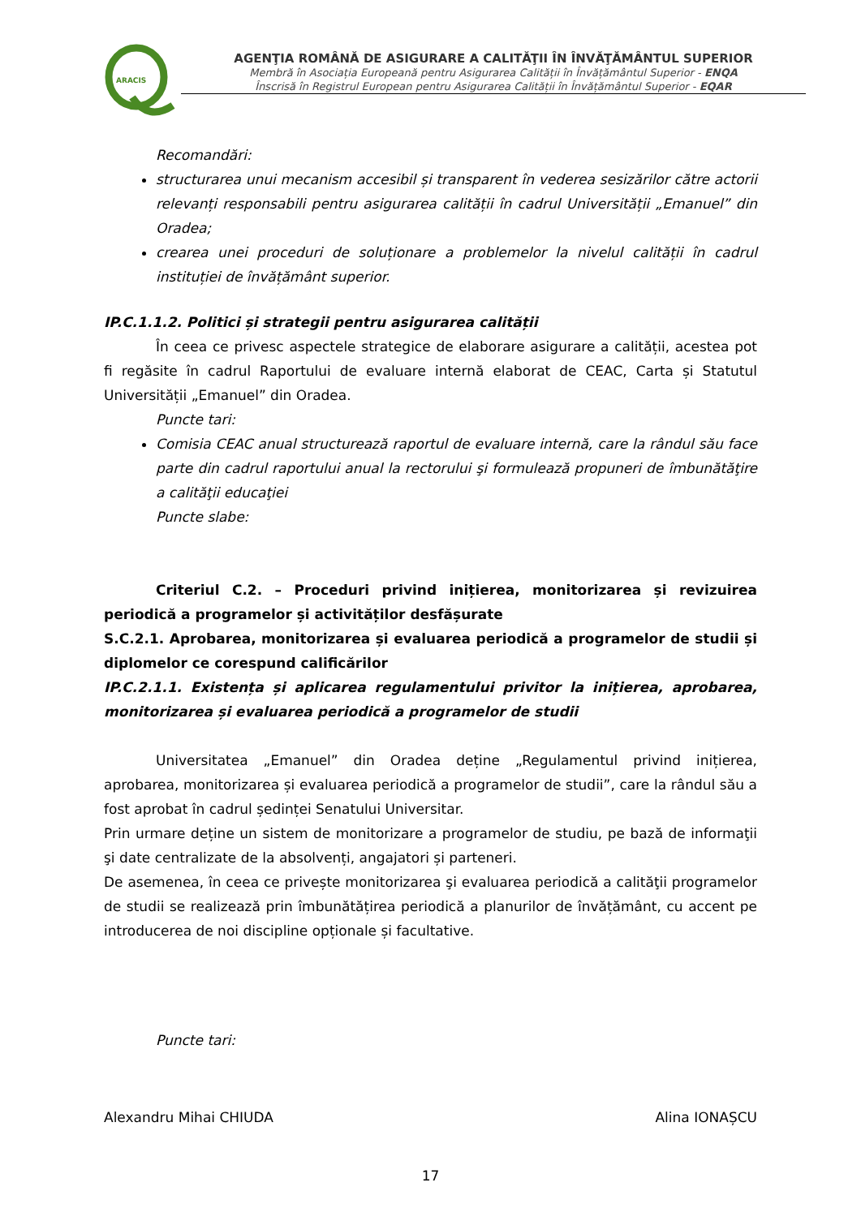ARACIS
AGENŢIA ROMÂNĂ DE ASIGURARE A CALITĂŢII ÎN ÎNVĂŢĂMÂNTUL SUPERIOR
Membră în Asociația Europeană pentru Asigurarea Calității în Învățământul Superior - ENQA
Înscrisă în Registrul European pentru Asigurarea Calității în Învățământul Superior - EQAR
Recomandări:
structurarea unui mecanism accesibil și transparent în vederea sesizărilor către actorii relevanți responsabili pentru asigurarea calității în cadrul Universității „Emanuel” din Oradea;
crearea unei proceduri de soluționare a problemelor la nivelul calității în cadrul instituției de învățământ superior.
IP.C.1.1.2. Politici și strategii pentru asigurarea calității
În ceea ce privesc aspectele strategice de elaborare asigurare a calității, acestea pot fi regăsite în cadrul Raportului de evaluare internă elaborat de CEAC, Carta și Statutul Universității „Emanuel” din Oradea.
Puncte tari:
Comisia CEAC anual structurează raportul de evaluare internă, care la rândul său face parte din cadrul raportului anual la rectorului şi formulează propuneri de îmbunătăţire a calităţii educaţiei
Puncte slabe:
Criteriul C.2. – Proceduri privind inițierea, monitorizarea și revizuirea periodică a programelor și activităților desfășurate
S.C.2.1. Aprobarea, monitorizarea și evaluarea periodică a programelor de studii și diplomelor ce corespund calificărilor
IP.C.2.1.1. Existența și aplicarea regulamentului privitor la inițierea, aprobarea, monitorizarea și evaluarea periodică a programelor de studii
Universitatea „Emanuel” din Oradea deține „Regulamentul privind inițierea, aprobarea, monitorizarea și evaluarea periodică a programelor de studii”, care la rândul său a fost aprobat în cadrul ședinței Senatului Universitar.
Prin urmare deține un sistem de monitorizare a programelor de studiu, pe bază de informaţii şi date centralizate de la absolvenți, angajatori și parteneri.
De asemenea, în ceea ce privește monitorizarea şi evaluarea periodică a calităţii programelor de studii se realizează prin îmbunătățirea periodică a planurilor de învățământ, cu accent pe introducerea de noi discipline opționale și facultative.
Puncte tari:
Alexandru Mihai CHIUDA Alina IONAȘCU
17